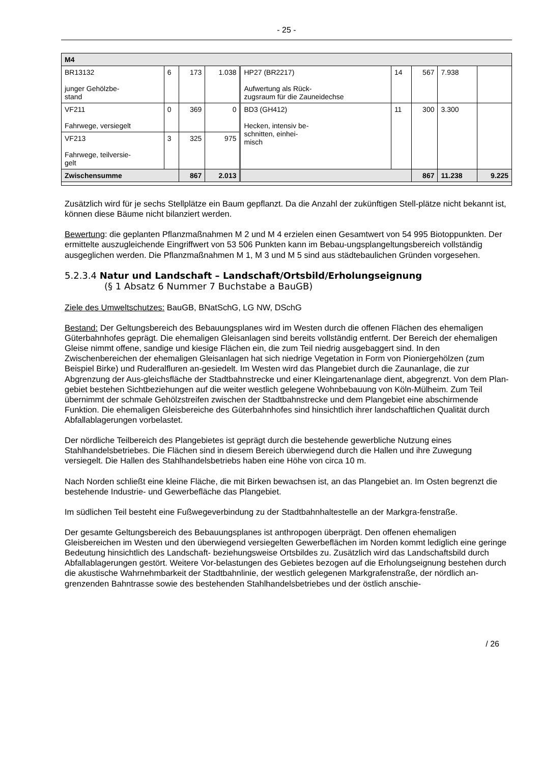- 25 -
| M4 | | | | | | | | |
| BR13132 junger Gehölzbe- stand | 6 | 173 | 1.038 | HP27 (BR2217) Aufwertung als Rück- zugsraum für die Zauneidechse | 14 | 567 | 7.938 | |
| VF211 Fahrwege, versiegelt | 0 | 369 | 0 | BD3 (GH412) Hecken, intensiv be- schnitten, einhei- misch | 11 | 300 | 3.300 | |
| VF213 Fahrwege, teilversie- gelt | 3 | 325 | 975 | | | | | |
| Zwischensumme | | 867 | 2.013 | | | 867 | 11.238 | 9.225 |
Zusätzlich wird für je sechs Stellplätze ein Baum gepflanzt. Da die Anzahl der zukünftigen Stell-plätze nicht bekannt ist, können diese Bäume nicht bilanziert werden.
Bewertung: die geplanten Pflanzmaßnahmen M 2 und M 4 erzielen einen Gesamtwert von 54 995 Biotoppunkten. Der ermittelte auszugleichende Eingriffwert von 53 506 Punkten kann im Bebau-ungsplangeltungsbereich vollständig ausgeglichen werden. Die Pflanzmaßnahmen M 1, M 3 und M 5 sind aus städtebaulichen Gründen vorgesehen.
5.2.3.4 Natur und Landschaft – Landschaft/Ortsbild/Erholungseignung
(§ 1 Absatz 6 Nummer 7 Buchstabe a BauGB)
Ziele des Umweltschutzes: BauGB, BNatSchG, LG NW, DSchG
Bestand: Der Geltungsbereich des Bebauungsplanes wird im Westen durch die offenen Flächen des ehemaligen Güterbahnhofes geprägt. Die ehemaligen Gleisanlagen sind bereits vollständig entfernt. Der Bereich der ehemaligen Gleise nimmt offene, sandige und kiesige Flächen ein, die zum Teil niedrig ausgebaggert sind. In den Zwischenbereichen der ehemaligen Gleisanlagen hat sich niedrige Vegetation in Form von Pioniergehölzen (zum Beispiel Birke) und Ruderalfluren an-gesiedelt. Im Westen wird das Plangebiet durch die Zaunanlage, die zur Abgrenzung der Aus-gleichsfläche der Stadtbahnstrecke und einer Kleingartenanlage dient, abgegrenzt. Von dem Plan-gebiet bestehen Sichtbeziehungen auf die weiter westlich gelegene Wohnbebauung von Köln-Mülheim. Zum Teil übernimmt der schmale Gehölzstreifen zwischen der Stadtbahnstrecke und dem Plangebiet eine abschirmende Funktion. Die ehemaligen Gleisbereiche des Güterbahnhofes sind hinsichtlich ihrer landschaftlichen Qualität durch Abfallablagerungen vorbelastet.
Der nördliche Teilbereich des Plangebietes ist geprägt durch die bestehende gewerbliche Nutzung eines Stahlhandelsbetriebes. Die Flächen sind in diesem Bereich überwiegend durch die Hallen und ihre Zuwegung versiegelt. Die Hallen des Stahlhandelsbetriebs haben eine Höhe von circa 10 m.
Nach Norden schließt eine kleine Fläche, die mit Birken bewachsen ist, an das Plangebiet an. Im Osten begrenzt die bestehende Industrie- und Gewerbefläche das Plangebiet.
Im südlichen Teil besteht eine Fußwegeverbindung zu der Stadtbahnhaltestelle an der Markgra-fenstraße.
Der gesamte Geltungsbereich des Bebauungsplanes ist anthropogen überprägt. Den offenen ehemaligen Gleisbereichen im Westen und den überwiegend versiegelten Gewerbeflächen im Norden kommt lediglich eine geringe Bedeutung hinsichtlich des Landschaft- beziehungsweise Ortsbildes zu. Zusätzlich wird das Landschaftsbild durch Abfallablagerungen gestört. Weitere Vor-belastungen des Gebietes bezogen auf die Erholungseignung bestehen durch die akustische Wahrnehmbarkeit der Stadtbahnlinie, der westlich gelegenen Markgrafenstraße, der nördlich an-grenzenden Bahntrasse sowie des bestehenden Stahlhandelsbetriebes und der östlich anschie-
/ 26